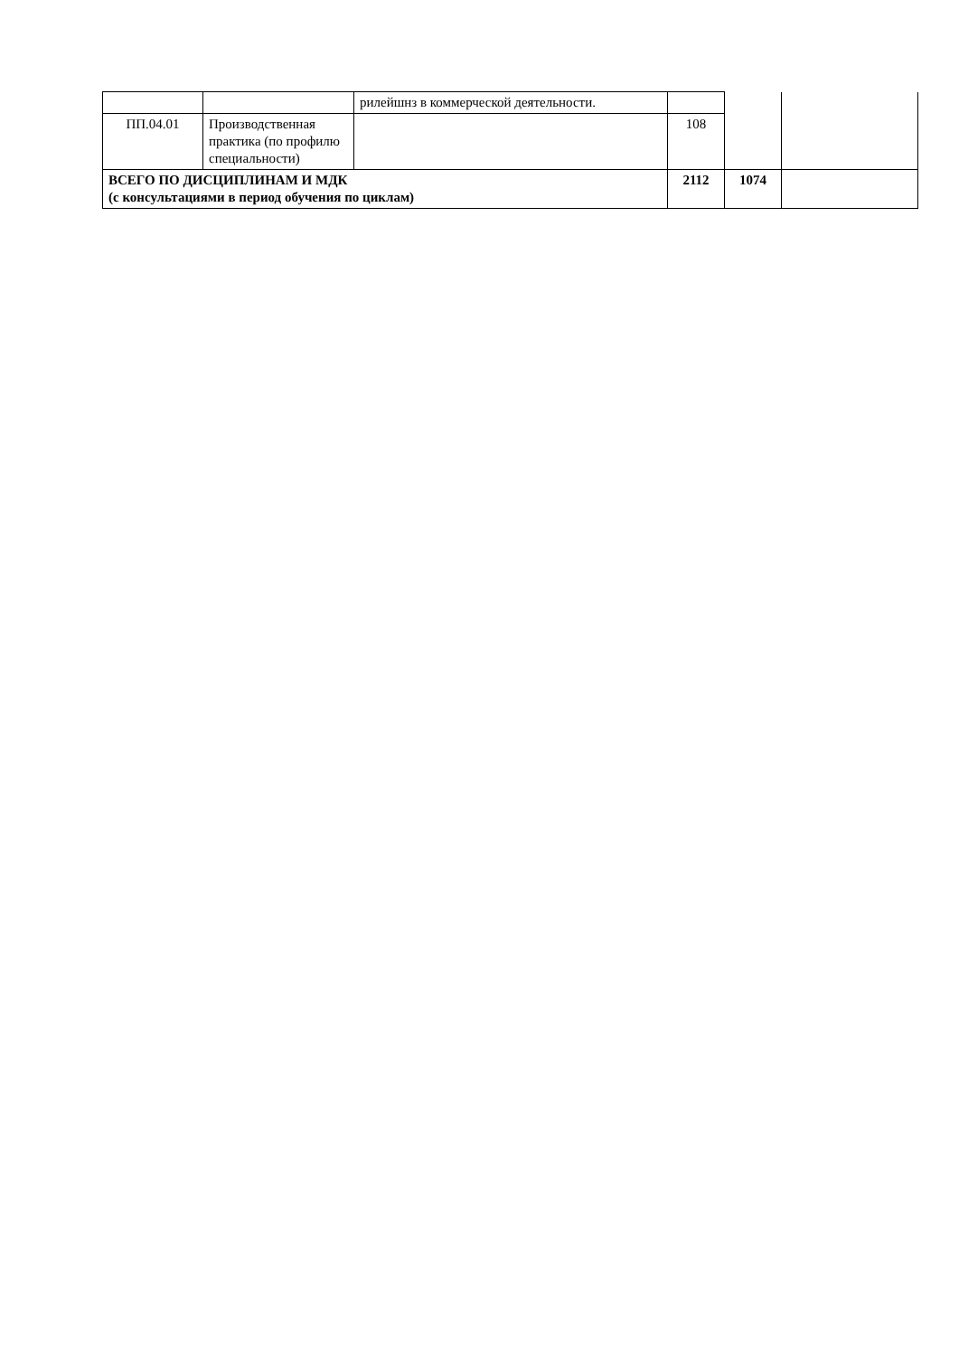| | | рилейшнз в коммерческой деятельности. | | | |
| ПП.04.01 | Производственная практика (по профилю специальности) | | 108 | | |
| ВСЕГО ПО ДИСЦИПЛИНАМ И МДК (с консультациями в период обучения по циклам) | | | 2112 | 1074 | |